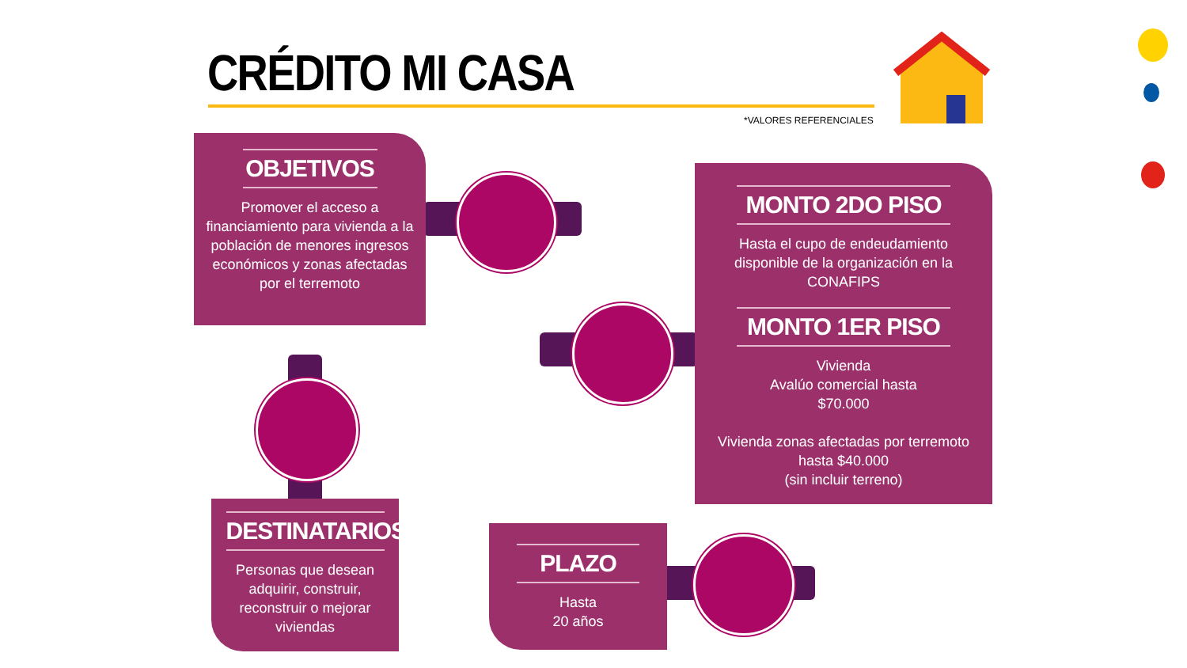CRÉDITO MI CASA
*VALORES REFERENCIALES
OBJETIVOS
Promover el acceso a financiamiento para vivienda a la población de menores ingresos económicos y zonas afectadas por el terremoto
MONTO 2DO PISO
Hasta el cupo de endeudamiento disponible de la organización en la CONAFIPS
MONTO 1ER PISO
Vivienda
Avalúo comercial hasta
$70.000
Vivienda zonas afectadas por terremoto
hasta $40.000
(sin incluir terreno)
DESTINATARIOS
Personas que desean adquirir, construir, reconstruir o mejorar viviendas
PLAZO
Hasta
20 años